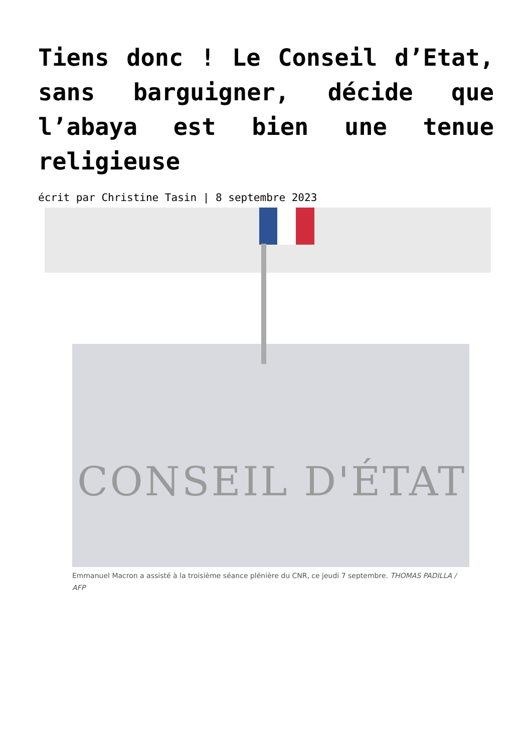Tiens donc ! Le Conseil d’Etat, sans barguigner, décide que l’abaya est bien une tenue religieuse
écrit par Christine Tasin | 8 septembre 2023
CONSEIL D'ÉTAT
Emmanuel Macron a assisté à la troisième séance plénière du CNR, ce jeudi 7 septembre. THOMAS PADILLA / AFP